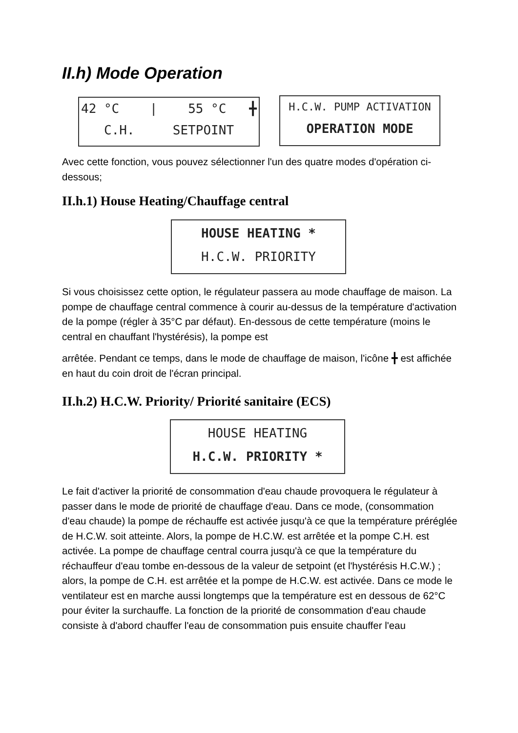II.h) Mode Operation
42 °C | 55 °C ╋
C.H. SETPOINT
H.C.W. PUMP ACTIVATION
OPERATION MODE
Avec cette fonction, vous pouvez sélectionner l'un des quatre modes d'opération ci-dessous;
II.h.1) House Heating/Chauffage central
HOUSE HEATING *
H.C.W. PRIORITY
Si vous choisissez cette option, le régulateur passera au mode chauffage de maison. La pompe de chauffage central commence à courir au-dessus de la température d'activation de la pompe (régler à 35°C par défaut). En-dessous de cette température (moins le central en chauffant l'hystérésis), la pompe est
arrêtée. Pendant ce temps, dans le mode de chauffage de maison, l'icône ╋ est affichée en haut du coin droit de l'écran principal.
II.h.2) H.C.W. Priority/ Priorité sanitaire (ECS)
HOUSE HEATING
H.C.W. PRIORITY *
Le fait d'activer la priorité de consommation d'eau chaude provoquera le régulateur à passer dans le mode de priorité de chauffage d'eau. Dans ce mode, (consommation d'eau chaude) la pompe de réchauffe est activée jusqu'à ce que la température préréglée de H.C.W. soit atteinte. Alors, la pompe de H.C.W. est arrêtée et la pompe C.H. est activée. La pompe de chauffage central courra jusqu'à ce que la température du réchauffeur d'eau tombe en-dessous de la valeur de setpoint (et l'hystérésis H.C.W.) ; alors, la pompe de C.H. est arrêtée et la pompe de H.C.W. est activée. Dans ce mode le ventilateur est en marche aussi longtemps que la température est en dessous de 62°C pour éviter la surchauffe. La fonction de la priorité de consommation d'eau chaude consiste à d'abord chauffer l'eau de consommation puis ensuite chauffer l'eau